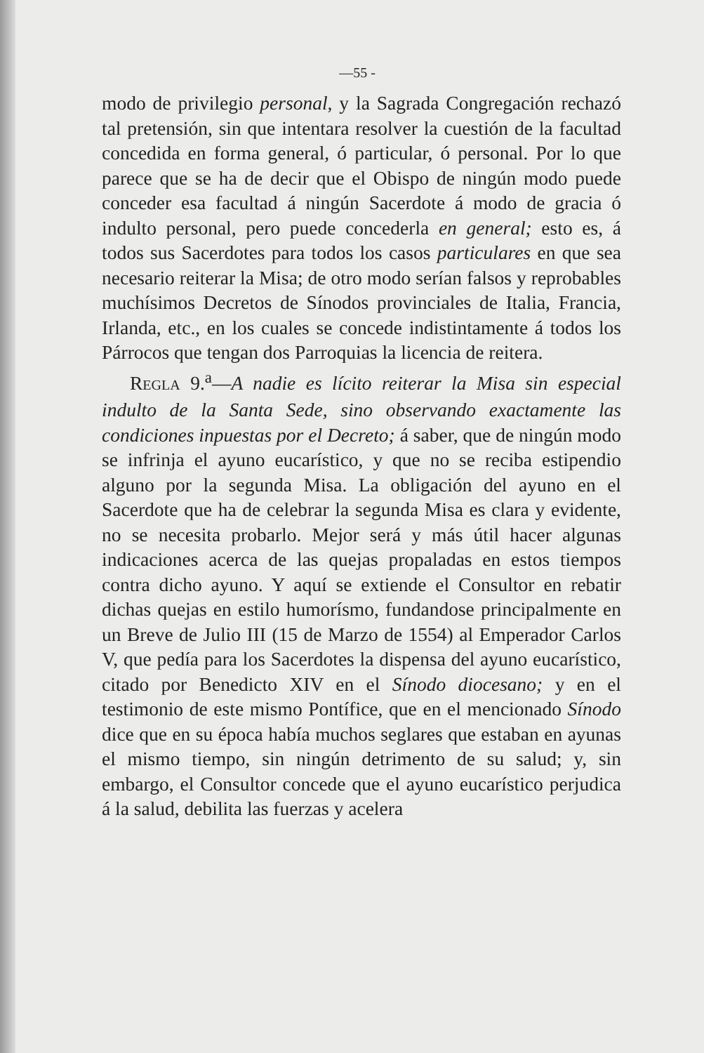—55 -
modo de privilegio personal, y la Sagrada Congregación rechazó tal pretensión, sin que intentara resolver la cuestión de la facultad concedida en forma general, ó particular, ó personal. Por lo que parece que se ha de decir que el Obispo de ningún modo puede conceder esa facultad á ningún Sacerdote á modo de gracia ó indulto personal, pero puede concederla en general; esto es, á todos sus Sacerdotes para todos los casos particulares en que sea necesario reiterar la Misa; de otro modo serían falsos y reprobables muchísimos Decretos de Sínodos provinciales de Italia, Francia, Irlanda, etc., en los cuales se concede indistintamente á todos los Párrocos que tengan dos Parroquias la licencia de reitera.
REGLA 9.<sup>a</sup>—A nadie es lícito reiterar la Misa sin especial indulto de la Santa Sede, sino observando exactamente las condiciones inpuestas por el Decreto; á saber, que de ningún modo se infrinja el ayuno eucarístico, y que no se reciba estipendio alguno por la segunda Misa. La obligación del ayuno en el Sacerdote que ha de celebrar la segunda Misa es clara y evidente, no se necesita probarlo. Mejor será y más útil hacer algunas indicaciones acerca de las quejas propaladas en estos tiempos contra dicho ayuno. Y aquí se extiende el Consultor en rebatir dichas quejas en estilo humorísmo, fundandose principalmente en un Breve de Julio III (15 de Marzo de 1554) al Emperador Carlos V, que pedía para los Sacerdotes la dispensa del ayuno eucarístico, citado por Benedicto XIV en el Sínodo diocesano; y en el testimonio de este mismo Pontífice, que en el mencionado Sínodo dice que en su época había muchos seglares que estaban en ayunas el mismo tiempo, sin ningún detrimento de su salud; y, sin embargo, el Consultor concede que el ayuno eucarístico perjudica á la salud, debilita las fuerzas y acelera